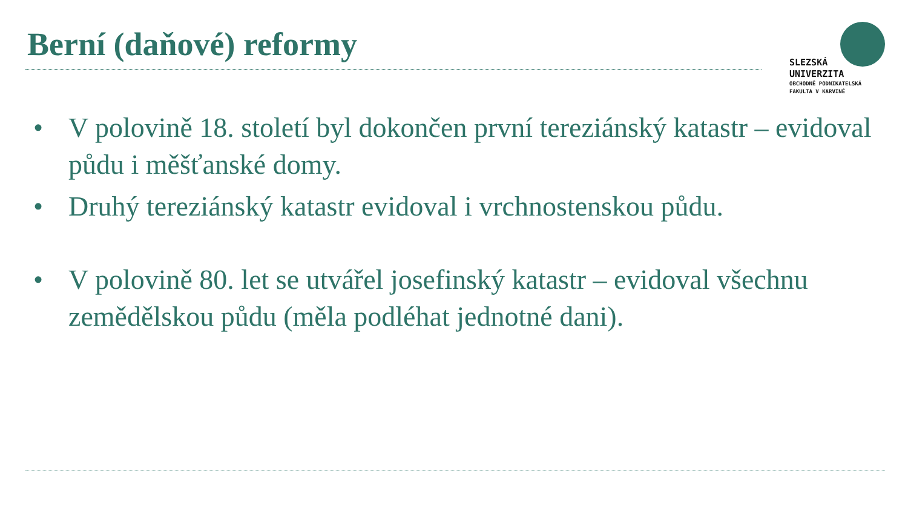Berní (daňové) reformy
SLEZSKÁ
UNIVERZITA
OBCHODNĚ PODNIKATELSKÁ
FAKULTA V KARVINÉ
• V polovině 18. století byl dokončen první tereziánský katastr – evidoval půdu i měšťanské domy.
• Druhý tereziánský katastr evidoval i vrchnostenskou půdu.
• V polovině 80. let se utvářel josefinský katastr – evidoval všechnu zemědělskou půdu (měla podléhat jednotné dani).